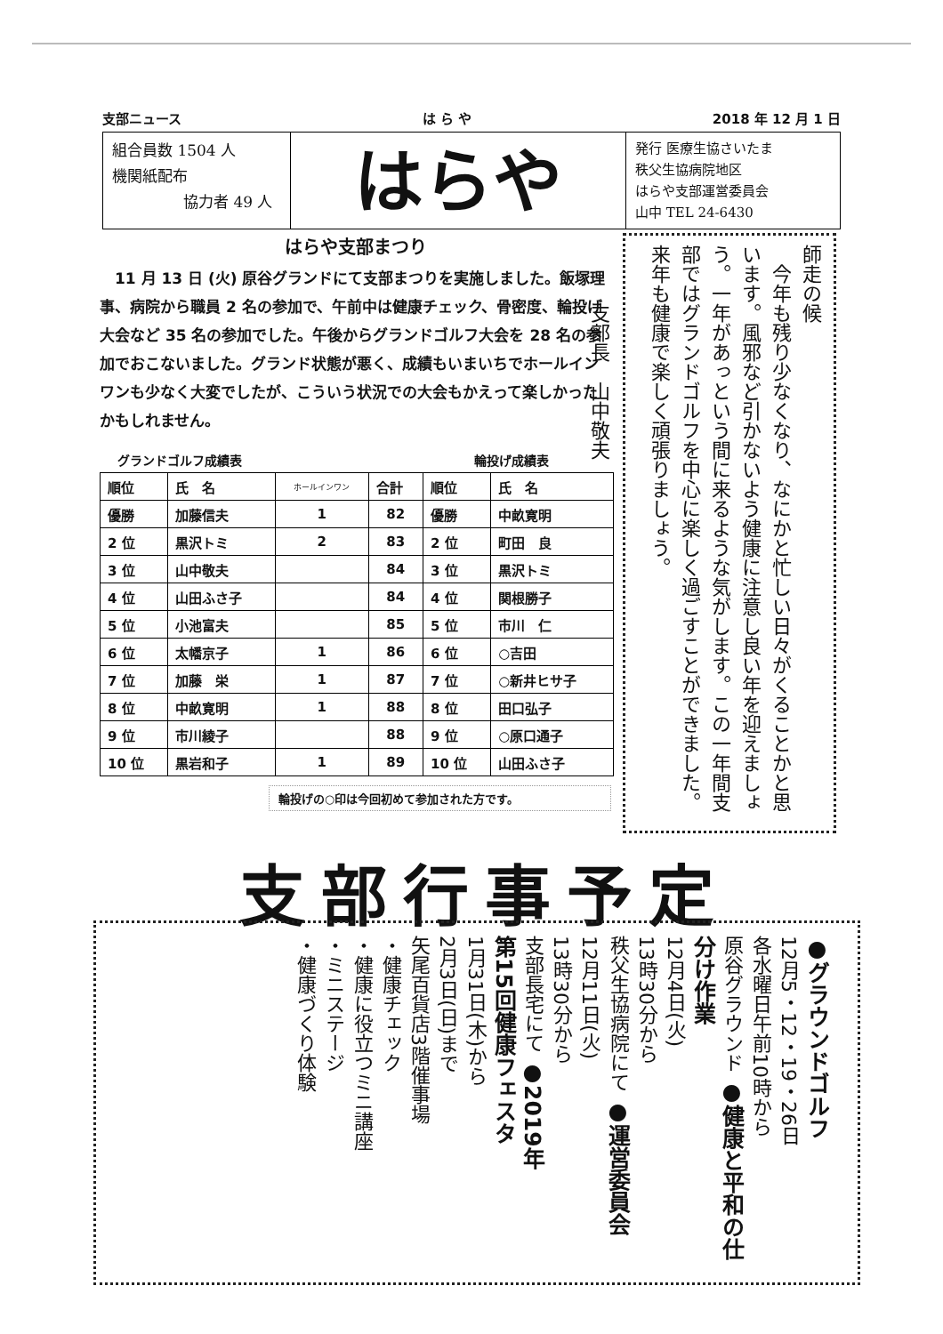支部ニュース は ら や 2018 年 12 月 1 日
組合員数 1504 人
機関紙配布
協力者 49 人
はらや
発行 医療生協さいたま
秩父生協病院地区
はらや支部運営委員会
山中 TEL 24-6430
はらや支部まつり
　11 月 13 日 (火) 原谷グランドにて支部まつりを実施しました。飯塚理事、病院から職員 2 名の参加で、午前中は健康チェック、骨密度、輪投げ大会など 35 名の参加でした。午後からグランドゴルフ大会を 28 名の参加でおこないました。グランド状態が悪く、成績もいまいちでホールインワンも少なく大変でしたが、こういう状況での大会もかえって楽しかったかもしれません。
グランドゴルフ成績表 輪投げ成績表
| 順位 | 氏 名 | ホールインワン | 合計 | 順位 | 氏 名 |
| --- | --- | --- | --- | --- | --- |
| 優勝 | 加藤信夫 | 1 | 82 | 優勝 | 中畝寛明 |
| 2 位 | 黒沢トミ | 2 | 83 | 2 位 | 町田 良 |
| 3 位 | 山中敬夫 | | 84 | 3 位 | 黒沢トミ |
| 4 位 | 山田ふさ子 | | 84 | 4 位 | 関根勝子 |
| 5 位 | 小池富夫 | | 85 | 5 位 | 市川 仁 |
| 6 位 | 太幡京子 | 1 | 86 | 6 位 | ○吉田 |
| 7 位 | 加藤 栄 | 1 | 87 | 7 位 | ○新井ヒサ子 |
| 8 位 | 中畝寛明 | 1 | 88 | 8 位 | 田口弘子 |
| 9 位 | 市川綾子 | | 88 | 9 位 | ○原口通子 |
| 10 位 | 黒岩和子 | 1 | 89 | 10 位 | 山田ふさ子 |
輪投げの○印は今回初めて参加された方です。
師走の候
　今年も残り少なくなり、なにかと忙しい日々がくることかと思います。風邪など引かないよう健康に注意し良い年を迎えましょう。一年があっという間に来るような気がします。この一年間支部ではグランドゴルフを中心に楽しく過ごすことができました。来年も健康で楽しく頑張りましょう。
　　　支部長　山中敬夫
支部行事予定
●グラウンドゴルフ
12月5・12・19・26日
各水曜日午前10時から
原谷グラウンド ●健康と平和の仕分け作業
12月4日(火)
13時30分から
秩父生協病院にて ●運営委員会
12月11日(火)
13時30分から
支部長宅にて ●2019年
第15回健康フェスタ
1月31日(木)から
2月3日(日)まで
矢尾百貨店3階催事場
・健康チェック
・健康に役立つミニ講座
・ミニステージ
・健康づくり体験